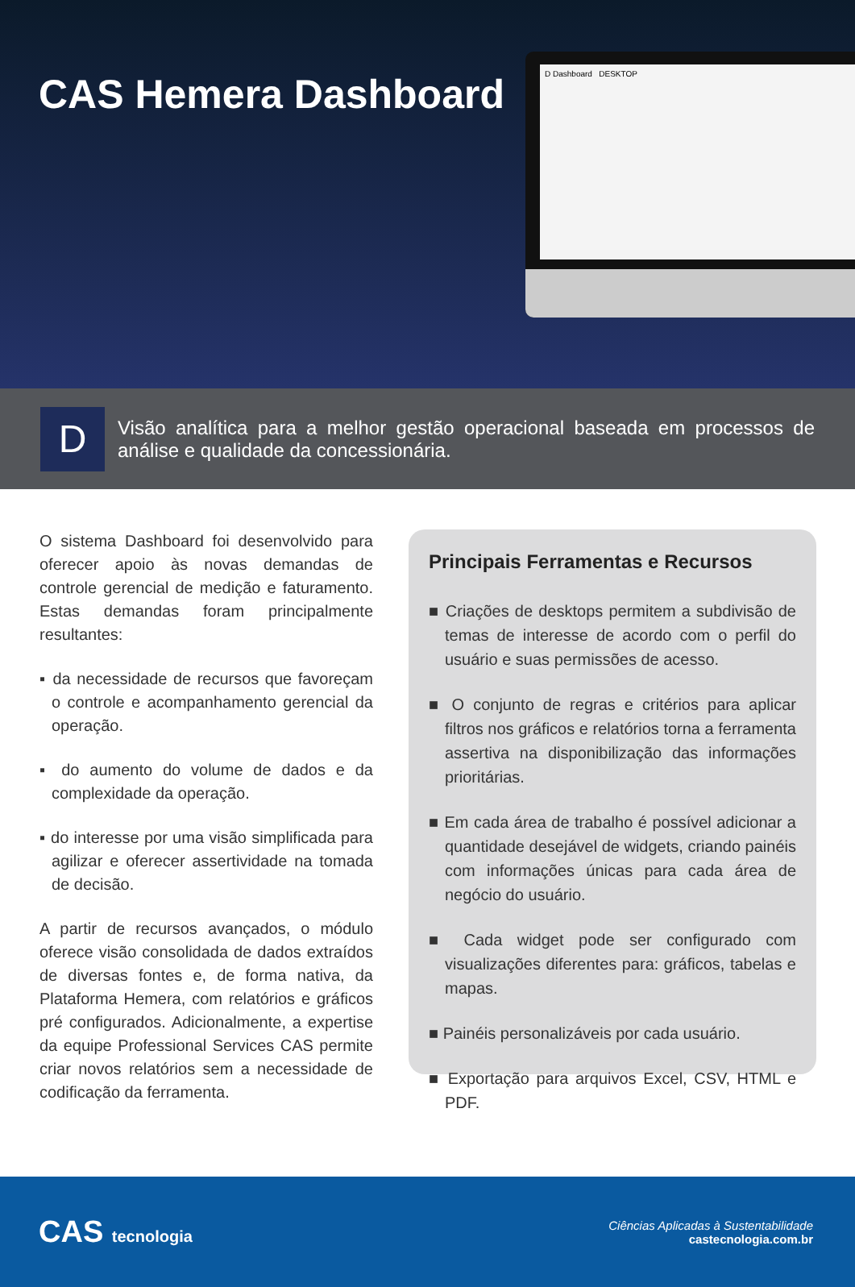CAS Hemera Dashboard
D Dashboard DESKTOP
D
Visão analítica para a melhor gestão operacional baseada em processos de análise e qualidade da concessionária.
O sistema Dashboard foi desenvolvido para oferecer apoio às novas demandas de controle gerencial de medição e faturamento. Estas demandas foram principalmente resultantes:
▪ da necessidade de recursos que favoreçam o controle e acompanhamento gerencial da operação.
▪ do aumento do volume de dados e da complexidade da operação.
▪ do interesse por uma visão simplificada para agilizar e oferecer assertividade na tomada de decisão.
A partir de recursos avançados, o módulo oferece visão consolidada de dados extraídos de diversas fontes e, de forma nativa, da Plataforma Hemera, com relatórios e gráficos pré configurados. Adicionalmente, a expertise da equipe Professional Services CAS permite criar novos relatórios sem a necessidade de codificação da ferramenta.
Principais Ferramentas e Recursos
■ Criações de desktops permitem a subdivisão de temas de interesse de acordo com o perfil do usuário e suas permissões de acesso.
■ O conjunto de regras e critérios para aplicar filtros nos gráficos e relatórios torna a ferramenta assertiva na disponibilização das informações prioritárias.
■ Em cada área de trabalho é possível adicionar a quantidade desejável de widgets, criando painéis com informações únicas para cada área de negócio do usuário.
■ Cada widget pode ser configurado com visualizações diferentes para: gráficos, tabelas e mapas.
■ Painéis personalizáveis por cada usuário.
■ Exportação para arquivos Excel, CSV, HTML e PDF.
CAS tecnologia
Ciências Aplicadas à Sustentabilidade
castecnologia.com.br